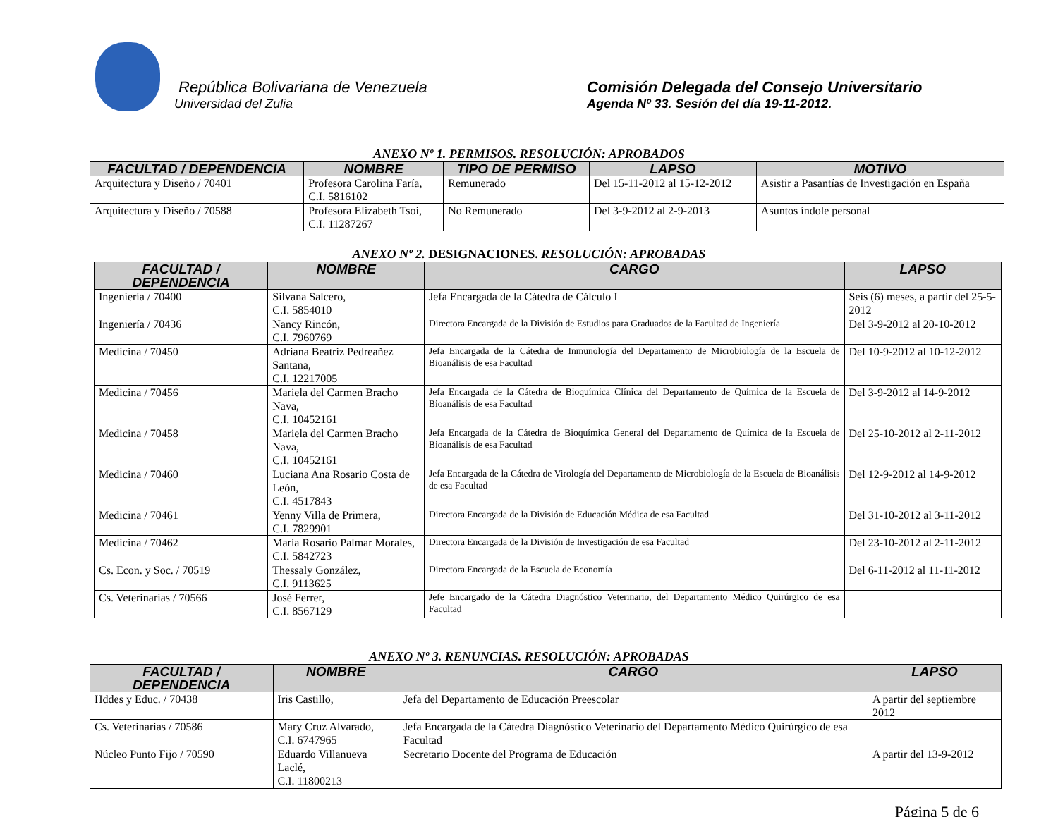República Bolivariana de Venezuela
Universidad del Zulia
Comisión Delegada del Consejo Universitario
Agenda Nº 33. Sesión del día 19-11-2012.
ANEXO Nº 1. PERMISOS. RESOLUCIÓN: APROBADOS
| FACULTAD / DEPENDENCIA | NOMBRE | TIPO DE PERMISO | LAPSO | MOTIVO |
| --- | --- | --- | --- | --- |
| Arquitectura y Diseño / 70401 | Profesora Carolina Faría, C.I. 5816102 | Remunerado | Del 15-11-2012 al 15-12-2012 | Asistir a Pasantías de Investigación en España |
| Arquitectura y Diseño / 70588 | Profesora Elizabeth Tsoi, C.I. 11287267 | No Remunerado | Del 3-9-2012 al 2-9-2013 | Asuntos índole personal |
ANEXO Nº 2. DESIGNACIONES. RESOLUCIÓN: APROBADAS
| FACULTAD / DEPENDENCIA | NOMBRE | CARGO | LAPSO |
| --- | --- | --- | --- |
| Ingeniería / 70400 | Silvana Salcero, C.I. 5854010 | Jefa Encargada de la Cátedra de Cálculo I | Seis (6) meses, a partir del 25-5-2012 |
| Ingeniería / 70436 | Nancy Rincón, C.I. 7960769 | Directora Encargada de la División de Estudios para Graduados de la Facultad de Ingeniería | Del 3-9-2012 al 20-10-2012 |
| Medicina / 70450 | Adriana Beatriz Pedreañez Santana, C.I. 12217005 | Jefa Encargada de la Cátedra de Inmunología del Departamento de Microbiología de la Escuela de Bioanálisis de esa Facultad | Del 10-9-2012 al 10-12-2012 |
| Medicina / 70456 | Mariela del Carmen Bracho Nava, C.I. 10452161 | Jefa Encargada de la Cátedra de Bioquímica Clínica del Departamento de Química de la Escuela de Bioanálisis de esa Facultad | Del 3-9-2012 al 14-9-2012 |
| Medicina / 70458 | Mariela del Carmen Bracho Nava, C.I. 10452161 | Jefa Encargada de la Cátedra de Bioquímica General del Departamento de Química de la Escuela de Bioanálisis de esa Facultad | Del 25-10-2012 al 2-11-2012 |
| Medicina / 70460 | Luciana Ana Rosario Costa de León, C.I. 4517843 | Jefa Encargada de la Cátedra de Virología del Departamento de Microbiología de la Escuela de Bioanálisis de esa Facultad | Del 12-9-2012 al 14-9-2012 |
| Medicina / 70461 | Yenny Villa de Primera, C.I. 7829901 | Directora Encargada de la División de Educación Médica de esa Facultad | Del 31-10-2012 al 3-11-2012 |
| Medicina / 70462 | María Rosario Palmar Morales, C.I. 5842723 | Directora Encargada de la División de Investigación de esa Facultad | Del 23-10-2012 al 2-11-2012 |
| Cs. Econ. y Soc. / 70519 | Thessaly González, C.I. 9113625 | Directora Encargada de la Escuela de Economía | Del 6-11-2012 al 11-11-2012 |
| Cs. Veterinarias / 70566 | José Ferrer, C.I. 8567129 | Jefe Encargado de la Cátedra Diagnóstico Veterinario, del Departamento Médico Quirúrgico de esa Facultad | |
ANEXO Nº 3. RENUNCIAS. RESOLUCIÓN: APROBADAS
| FACULTAD / DEPENDENCIA | NOMBRE | CARGO | LAPSO |
| --- | --- | --- | --- |
| Hddes y Educ. / 70438 | Iris Castillo, | Jefa del Departamento de Educación Preescolar | A partir del septiembre 2012 |
| Cs. Veterinarias / 70586 | Mary Cruz Alvarado, C.I. 6747965 | Jefa Encargada de la Cátedra Diagnóstico Veterinario del Departamento Médico Quirúrgico de esa Facultad | |
| Núcleo Punto Fijo / 70590 | Eduardo Villanueva Laclé, C.I. 11800213 | Secretario Docente del Programa de Educación | A partir del 13-9-2012 |
Página 5 de 6